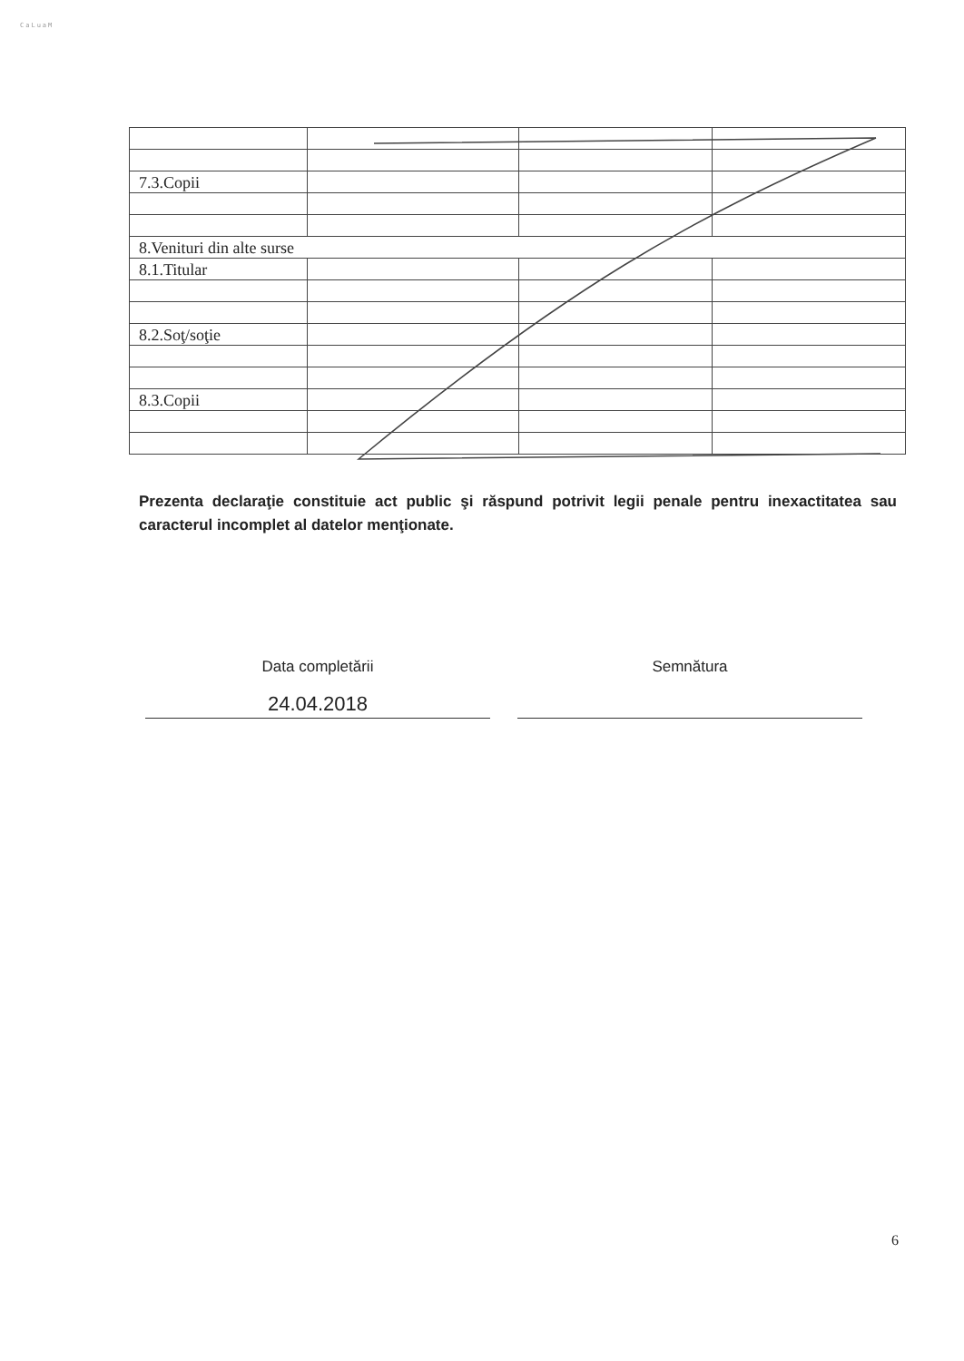CaLuaM
| 7.3.Copii | | | |
| 8.Venituri din alte surse | | | |
| 8.1.Titular | | | |
| 8.2.Soţ/soţie | | | |
| 8.3.Copii | | | |
Prezenta declaraţie constituie act public şi răspund potrivit legii penale pentru inexactitatea sau caracterul incomplet al datelor menţionate.
Data completării
24.04.2018
Semnătura
6